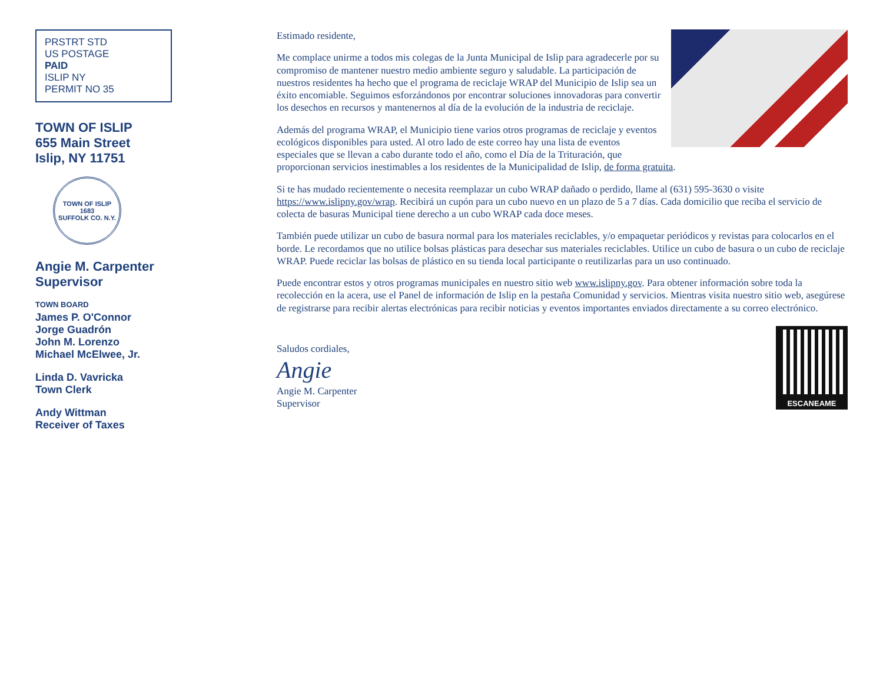PRSTRT STD
US POSTAGE
PAID
ISLIP NY
PERMIT NO 35
TOWN OF ISLIP
655 Main Street
Islip, NY 11751
TOWN OF ISLIP
1683
SUFFOLK CO. N.Y.
Angie M. Carpenter
Supervisor
TOWN BOARD
James P. O'Connor
Jorge Guadrón
John M. Lorenzo
Michael McElwee, Jr.
Linda D. Vavricka
Town Clerk
Andy Wittman
Receiver of Taxes
Estimado residente,
Me complace unirme a todos mis colegas de la Junta Municipal de Islip para agradecerle por su compromiso de mantener nuestro medio ambiente seguro y saludable. La participación de nuestros residentes ha hecho que el programa de reciclaje WRAP del Municipio de Islip sea un éxito encomiable. Seguimos esforzándonos por encontrar soluciones innovadoras para convertir los desechos en recursos y mantenernos al día de la evolución de la industria de reciclaje.
Además del programa WRAP, el Municipio tiene varios otros programas de reciclaje y eventos ecológicos disponibles para usted. Al otro lado de este correo hay una lista de eventos especiales que se llevan a cabo durante todo el año, como el Día de la Trituración, que proporcionan servicios inestimables a los residentes de la Municipalidad de Islip, de forma gratuita.
Si te has mudado recientemente o necesita reemplazar un cubo WRAP dañado o perdido, llame al (631) 595-3630 o visite https://www.islipny.gov/wrap. Recibirá un cupón para un cubo nuevo en un plazo de 5 a 7 días. Cada domicilio que reciba el servicio de colecta de basuras Municipal tiene derecho a un cubo WRAP cada doce meses.
También puede utilizar un cubo de basura normal para los materiales reciclables, y/o empaquetar periódicos y revistas para colocarlos en el borde. Le recordamos que no utilice bolsas plásticas para desechar sus materiales reciclables. Utilice un cubo de basura o un cubo de reciclaje WRAP. Puede reciclar las bolsas de plástico en su tienda local participante o reutilizarlas para un uso continuado.
Puede encontrar estos y otros programas municipales en nuestro sitio web www.islipny.gov. Para obtener información sobre toda la recolección en la acera, use el Panel de información de Islip en la pestaña Comunidad y servicios. Mientras visita nuestro sitio web, asegúrese de registrarse para recibir alertas electrónicas para recibir noticias y eventos importantes enviados directamente a su correo electrónico.
Saludos cordiales,
Angie
Angie M. Carpenter
Supervisor
ESCANEAME